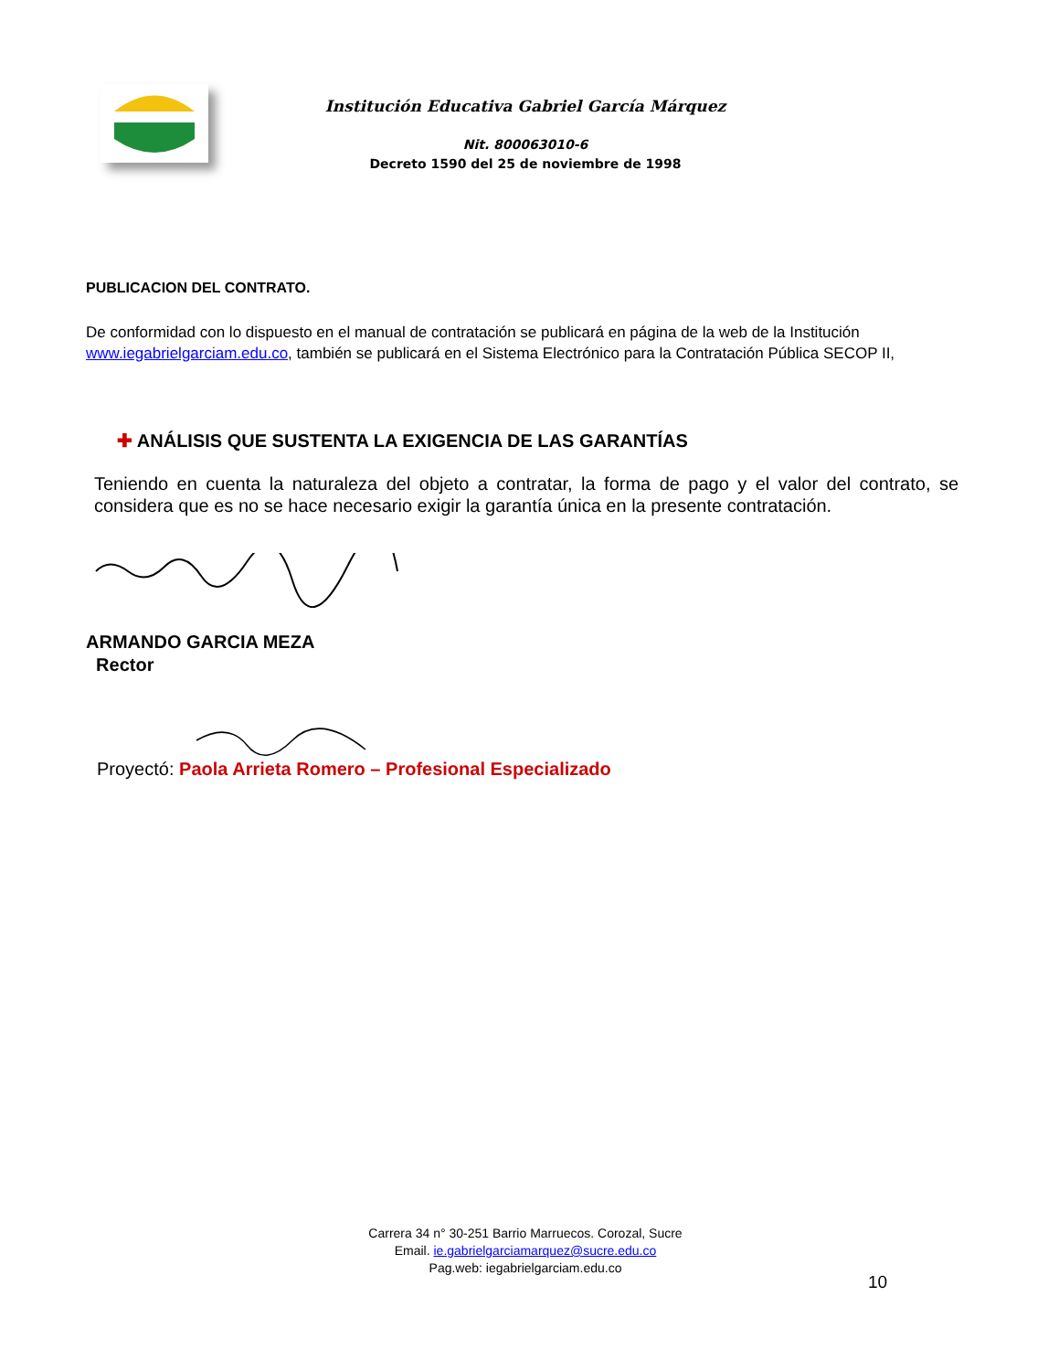Institución Educativa Gabriel García Márquez
Nit. 800063010-6
Decreto 1590 del 25 de noviembre de 1998
PUBLICACION DEL CONTRATO.
De conformidad con lo dispuesto en el manual de contratación se publicará en página de la web de la Institución www.iegabrielgarciam.edu.co, también se publicará en el Sistema Electrónico para la Contratación Pública SECOP II,
✚ ANÁLISIS QUE SUSTENTA LA EXIGENCIA DE LAS GARANTÍAS
Teniendo en cuenta la naturaleza del objeto a contratar, la forma de pago y el valor del contrato, se considera que es no se hace necesario exigir la garantía única en la presente contratación.
ARMANDO GARCIA MEZA
Rector
Proyectó: Paola Arrieta Romero – Profesional Especializado
Carrera 34 n° 30-251 Barrio Marruecos. Corozal, Sucre
Email. ie.gabrielgarciamarquez@sucre.edu.co
Pag.web: iegabrielgarciam.edu.co
10